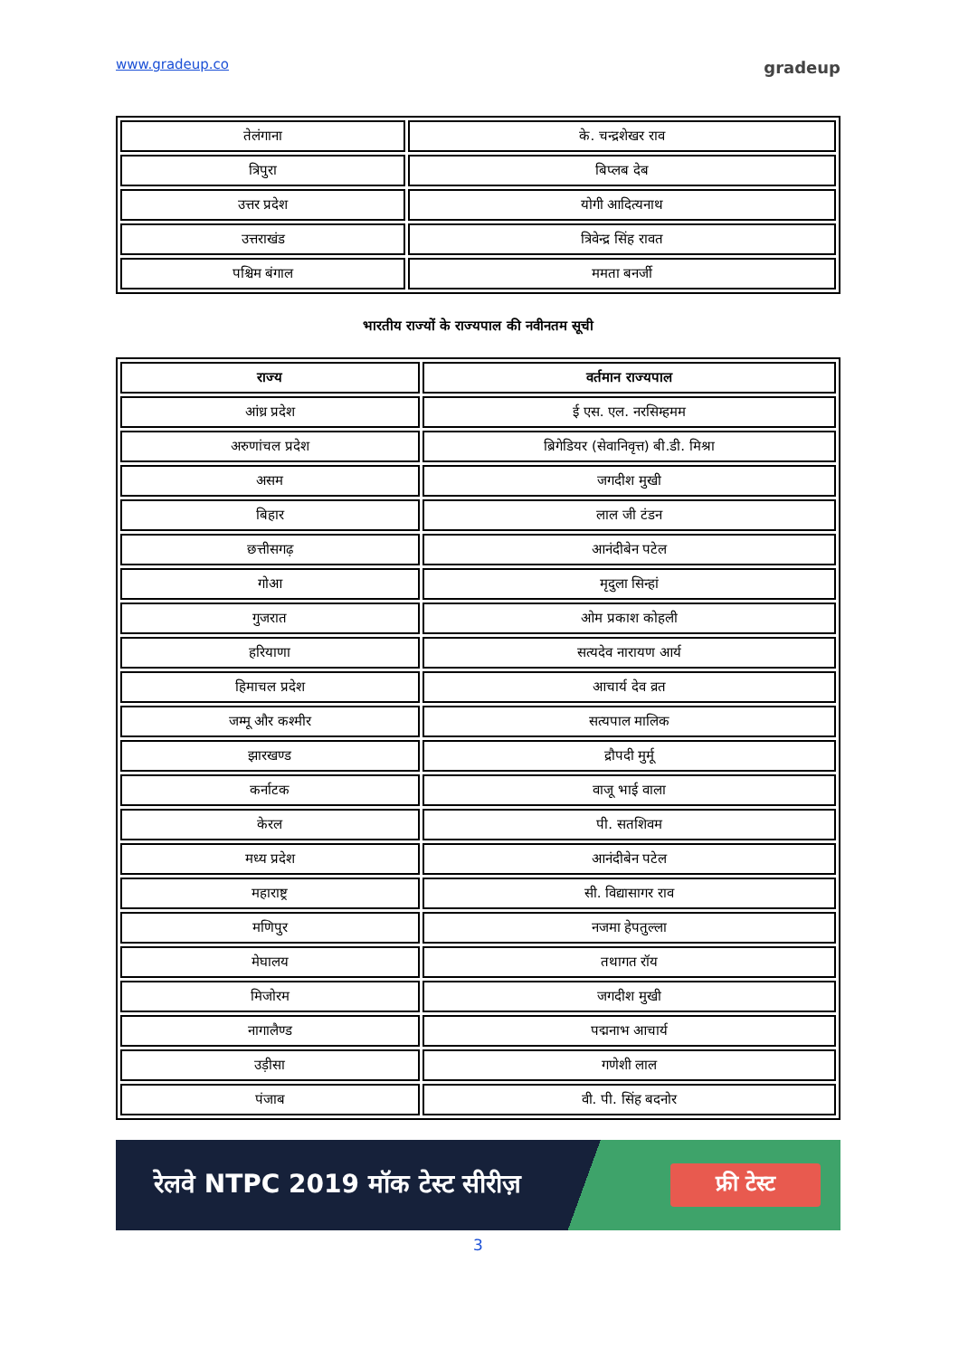www.gradeup.co gradeup
| तेलंगाना | के. चन्द्रशेखर राव |
| त्रिपुरा | बिप्लब देब |
| उत्तर प्रदेश | योगी आदित्यनाथ |
| उत्तराखंड | त्रिवेन्द्र सिंह रावत |
| पश्चिम बंगाल | ममता बनर्जी |
भारतीय राज्यों के राज्यपाल की नवीनतम सूची
| राज्य | वर्तमान राज्यपाल |
| --- | --- |
| आंध्र प्रदेश | ई एस. एल. नरसिम्हमम |
| अरुणांचल प्रदेश | ब्रिगेडियर (सेवानिवृत्त) बी.डी. मिश्रा |
| असम | जगदीश मुखी |
| बिहार | लाल जी टंडन |
| छत्तीसगढ़ | आनंदीबेन पटेल |
| गोआ | मृदुला सिन्हां |
| गुजरात | ओम प्रकाश कोहली |
| हरियाणा | सत्यदेव नारायण आर्य |
| हिमाचल प्रदेश | आचार्य देव व्रत |
| जम्मू और कश्मीर | सत्यपाल मालिक |
| झारखण्ड | द्रौपदी मुर्मू |
| कर्नाटक | वाजू भाई वाला |
| केरल | पी. सतशिवम |
| मध्य प्रदेश | आनंदीबेन पटेल |
| महाराष्ट्र | सी. विद्यासागर राव |
| मणिपुर | नजमा हेपतुल्ला |
| मेघालय | तथागत रॉय |
| मिजोरम | जगदीश मुखी |
| नागालैण्ड | पद्मनाभ आचार्य |
| उड़ीसा | गणेशी लाल |
| पंजाब | वी. पी. सिंह बदनोर |
रेलवे NTPC 2019 मॉक टेस्ट सीरीज़ फ्री टेस्ट
3